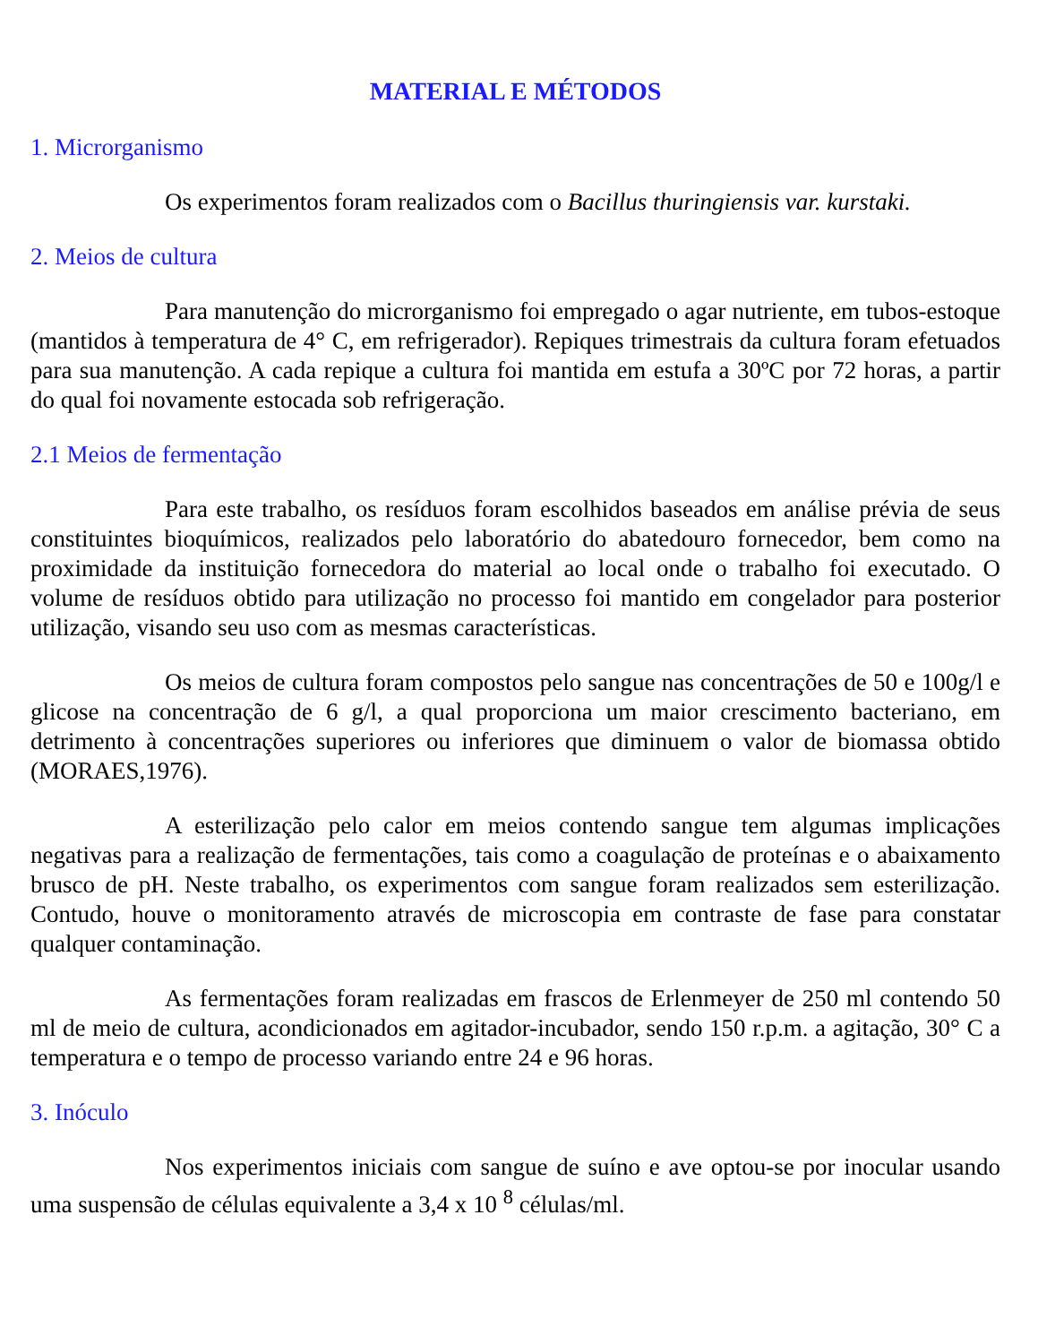MATERIAL E MÉTODOS
1. Microrganismo
Os experimentos foram realizados com o Bacillus thuringiensis var. kurstaki.
2. Meios de cultura
Para manutenção do microrganismo foi empregado o agar nutriente, em tubos-estoque (mantidos à temperatura de 4° C, em refrigerador). Repiques trimestrais da cultura foram efetuados para sua manutenção. A cada repique a cultura foi mantida em estufa a 30ºC por 72 horas, a partir do qual foi novamente estocada sob refrigeração.
2.1 Meios de fermentação
Para este trabalho, os resíduos foram escolhidos baseados em análise prévia de seus constituintes bioquímicos, realizados pelo laboratório do abatedouro fornecedor, bem como na proximidade da instituição fornecedora do material ao local onde o trabalho foi executado. O volume de resíduos obtido para utilização no processo foi mantido em congelador para posterior utilização, visando seu uso com as mesmas características.
Os meios de cultura foram compostos pelo sangue nas concentrações de 50 e 100g/l e glicose na concentração de 6 g/l, a qual proporciona um maior crescimento bacteriano, em detrimento à concentrações superiores ou inferiores que diminuem o valor de biomassa obtido (MORAES,1976).
A esterilização pelo calor em meios contendo sangue tem algumas implicações negativas para a realização de fermentações, tais como a coagulação de proteínas e o abaixamento brusco de pH. Neste trabalho, os experimentos com sangue foram realizados sem esterilização. Contudo, houve o monitoramento através de microscopia em contraste de fase para constatar qualquer contaminação.
As fermentações foram realizadas em frascos de Erlenmeyer de 250 ml contendo 50 ml de meio de cultura, acondicionados em agitador-incubador, sendo 150 r.p.m. a agitação, 30° C a temperatura e o tempo de processo variando entre 24 e 96 horas.
3. Inóculo
Nos experimentos iniciais com sangue de suíno e ave optou-se por inocular usando uma suspensão de células equivalente a 3,4 x 10 <sup>8</sup> células/ml.